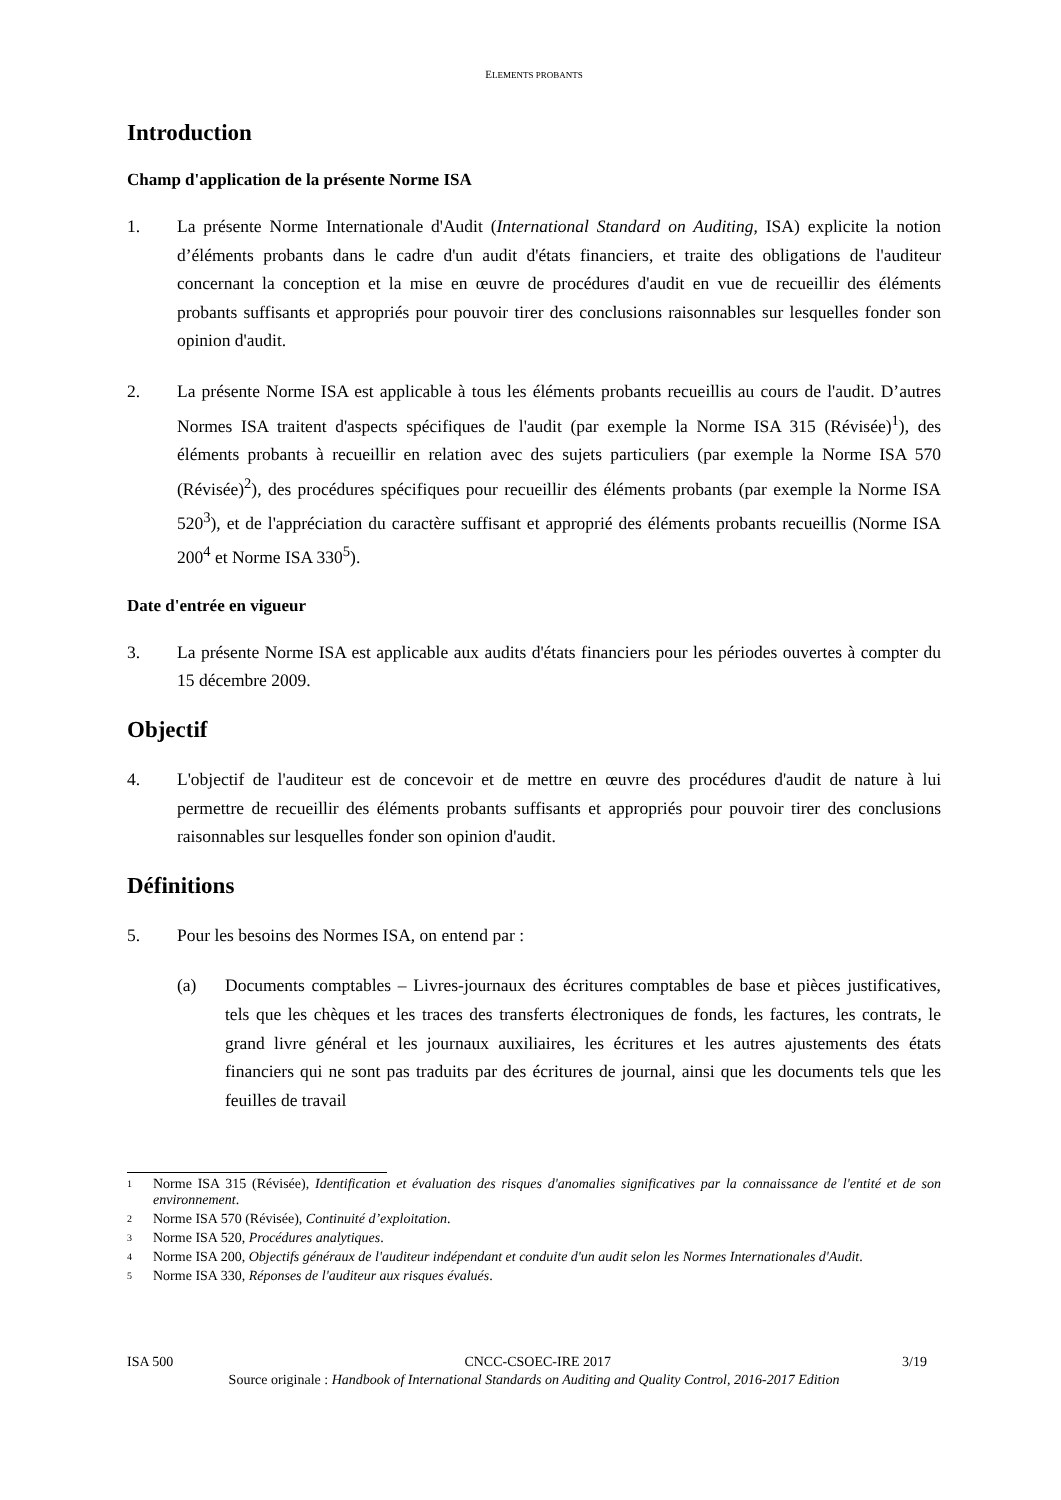ELEMENTS PROBANTS
Introduction
Champ d'application de la présente Norme ISA
1. La présente Norme Internationale d'Audit (International Standard on Auditing, ISA) explicite la notion d’éléments probants dans le cadre d'un audit d'états financiers, et traite des obligations de l'auditeur concernant la conception et la mise en œuvre de procédures d'audit en vue de recueillir des éléments probants suffisants et appropriés pour pouvoir tirer des conclusions raisonnables sur lesquelles fonder son opinion d'audit.
2. La présente Norme ISA est applicable à tous les éléments probants recueillis au cours de l'audit. D’autres Normes ISA traitent d'aspects spécifiques de l'audit (par exemple la Norme ISA 315 (Révisée)<sup>1</sup>), des éléments probants à recueillir en relation avec des sujets particuliers (par exemple la Norme ISA 570 (Révisée)<sup>2</sup>), des procédures spécifiques pour recueillir des éléments probants (par exemple la Norme ISA 520<sup>3</sup>), et de l'appréciation du caractère suffisant et approprié des éléments probants recueillis (Norme ISA 200<sup>4</sup> et Norme ISA 330<sup>5</sup>).
Date d'entrée en vigueur
3. La présente Norme ISA est applicable aux audits d'états financiers pour les périodes ouvertes à compter du 15 décembre 2009.
Objectif
4. L'objectif de l'auditeur est de concevoir et de mettre en œuvre des procédures d'audit de nature à lui permettre de recueillir des éléments probants suffisants et appropriés pour pouvoir tirer des conclusions raisonnables sur lesquelles fonder son opinion d'audit.
Définitions
5. Pour les besoins des Normes ISA, on entend par :
(a) Documents comptables – Livres-journaux des écritures comptables de base et pièces justificatives, tels que les chèques et les traces des transferts électroniques de fonds, les factures, les contrats, le grand livre général et les journaux auxiliaires, les écritures et les autres ajustements des états financiers qui ne sont pas traduits par des écritures de journal, ainsi que les documents tels que les feuilles de travail
1
Norme ISA 315 (Révisée), Identification et évaluation des risques d'anomalies significatives par la connaissance de l'entité et de son environnement.
2
Norme ISA 570 (Révisée), Continuité d’exploitation.
3
Norme ISA 520, Procédures analytiques.
4
Norme ISA 200, Objectifs généraux de l'auditeur indépendant et conduite d'un audit selon les Normes Internationales d'Audit.
5
Norme ISA 330, Réponses de l'auditeur aux risques évalués.
ISA 500 CNCC-CSOEC-IRE 2017 3/19
Source originale : Handbook of International Standards on Auditing and Quality Control, 2016-2017 Edition